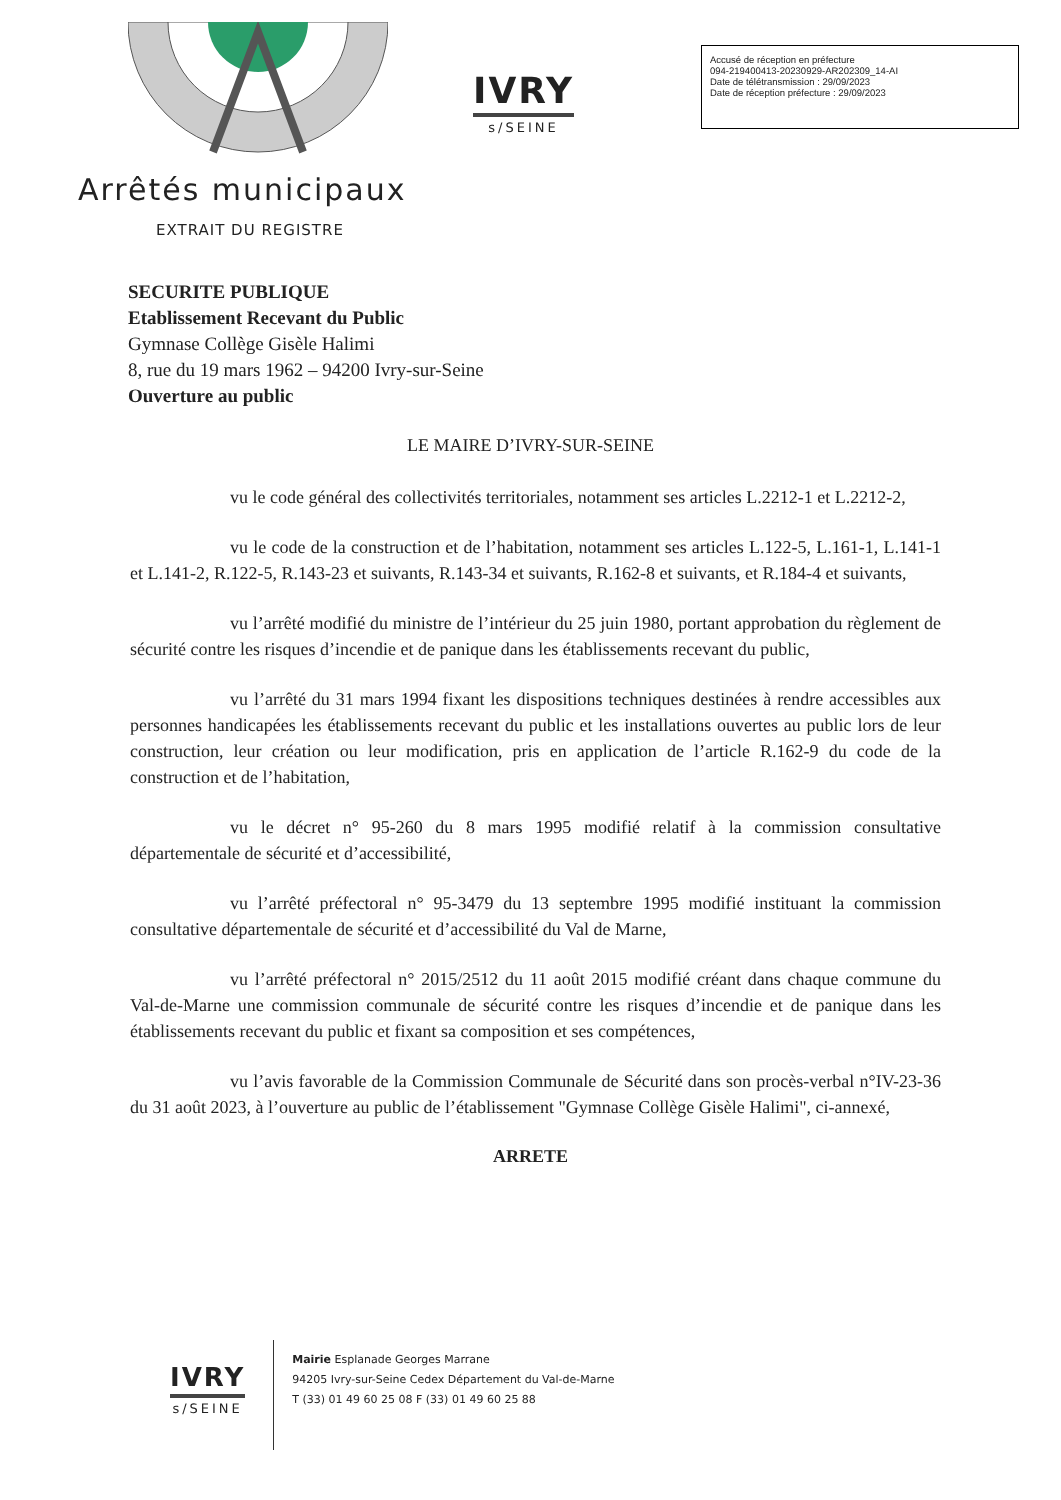IVRY
s/SEINE
Accusé de réception en préfecture
094-219400413-20230929-AR202309_14-AI
Date de télétransmission : 29/09/2023
Date de réception préfecture : 29/09/2023
Arrêtés municipaux
EXTRAIT DU REGISTRE
SECURITE PUBLIQUE
Etablissement Recevant du Public
Gymnase Collège Gisèle Halimi
8, rue du 19 mars 1962 – 94200 Ivry-sur-Seine
Ouverture au public
LE MAIRE D’IVRY-SUR-SEINE
vu le code général des collectivités territoriales, notamment ses articles L.2212-1 et L.2212-2,
vu le code de la construction et de l’habitation, notamment ses articles L.122-5, L.161-1, L.141-1 et L.141-2, R.122-5, R.143-23 et suivants, R.143-34 et suivants, R.162-8 et suivants, et R.184-4 et suivants,
vu l’arrêté modifié du ministre de l’intérieur du 25 juin 1980, portant approbation du règlement de sécurité contre les risques d’incendie et de panique dans les établissements recevant du public,
vu l’arrêté du 31 mars 1994 fixant les dispositions techniques destinées à rendre accessibles aux personnes handicapées les établissements recevant du public et les installations ouvertes au public lors de leur construction, leur création ou leur modification, pris en application de l’article R.162-9 du code de la construction et de l’habitation,
vu le décret n° 95-260 du 8 mars 1995 modifié relatif à la commission consultative départementale de sécurité et d’accessibilité,
vu l’arrêté préfectoral n° 95-3479 du 13 septembre 1995 modifié instituant la commission consultative départementale de sécurité et d’accessibilité du Val de Marne,
vu l’arrêté préfectoral n° 2015/2512 du 11 août 2015 modifié créant dans chaque commune du Val-de-Marne une commission communale de sécurité contre les risques d’incendie et de panique dans les établissements recevant du public et fixant sa composition et ses compétences,
vu l’avis favorable de la Commission Communale de Sécurité dans son procès-verbal n°IV-23-36 du 31 août 2023, à l’ouverture au public de l’établissement "Gymnase Collège Gisèle Halimi", ci-annexé,
ARRETE
IVRY
s/SEINE
Mairie Esplanade Georges Marrane
94205 Ivry-sur-Seine Cedex Département du Val-de-Marne
T (33) 01 49 60 25 08 F (33) 01 49 60 25 88